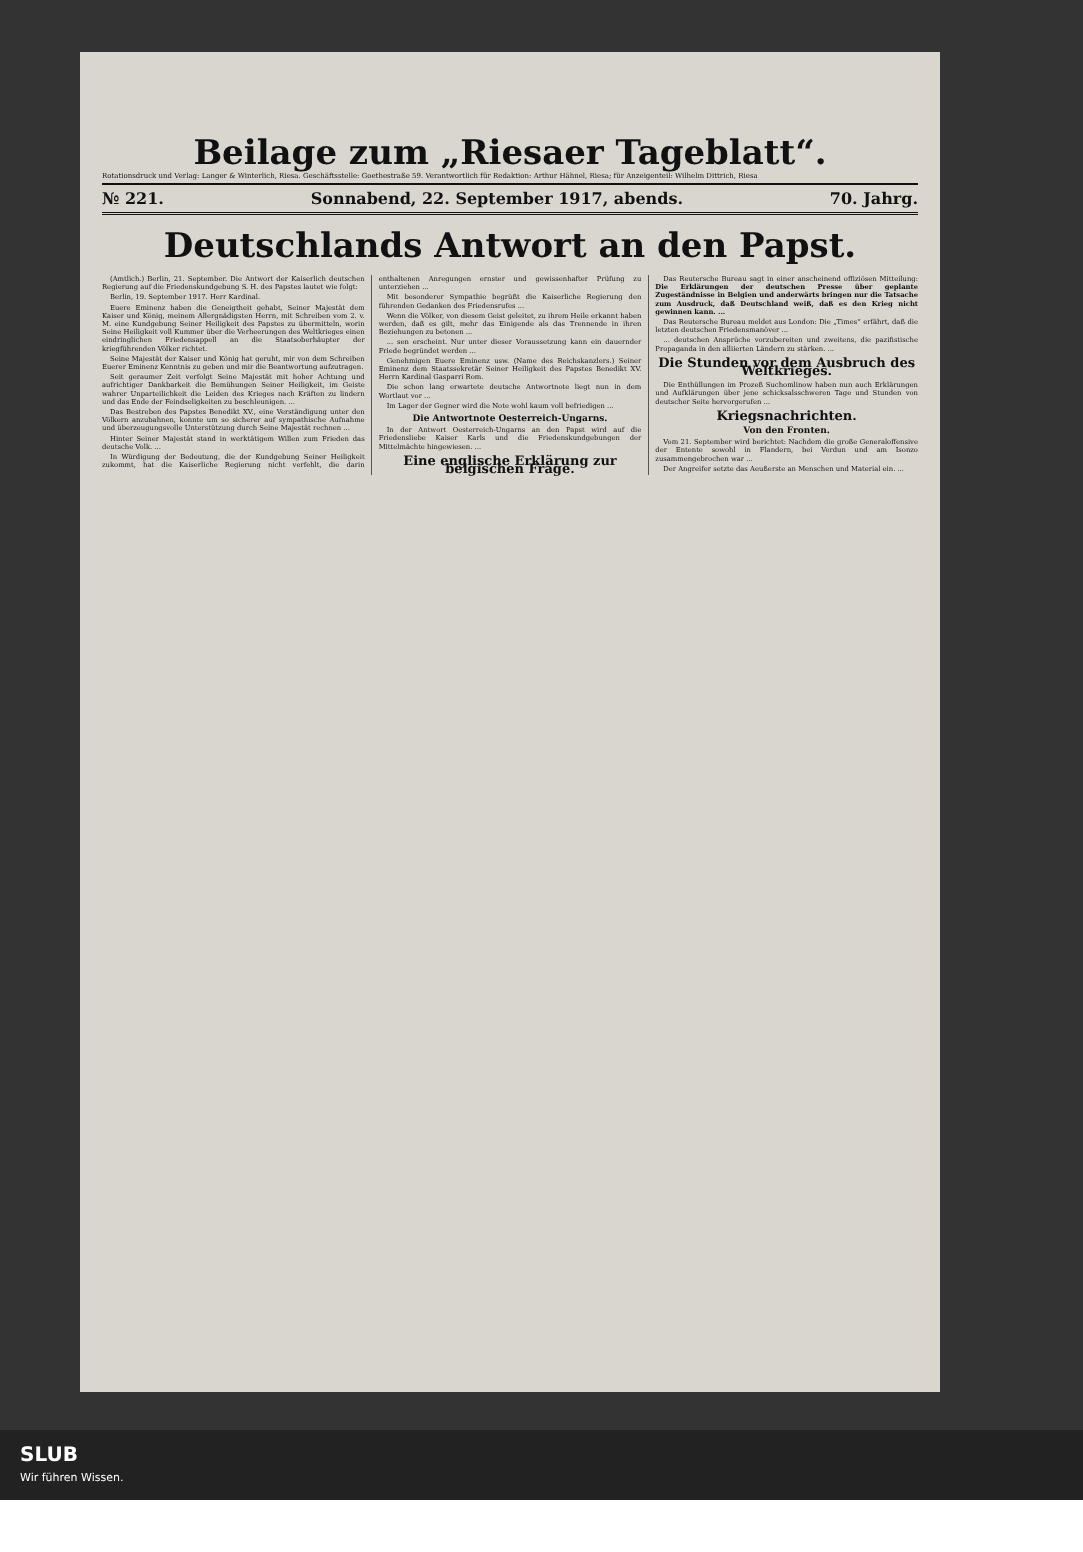Beilage zum „Riesaer Tageblatt“.
Rotationsdruck und Verlag: Langer & Winterlich, Riesa. Geschäftsstelle: Goethestraße 59. Verantwortlich für Redaktion: Arthur Hähnel, Riesa; für Anzeigenteil: Wilhelm Dittrich, Riesa
№ 221. Sonnabend, 22. September 1917, abends. 70. Jahrg.
Deutschlands Antwort an den Papst.
(Amtlich.) Berlin, 21. September. Die Antwort der Kaiserlich deutschen Regierung auf die Friedenskundgebung S. H. des Papstes lautet wie folgt:
Berlin, 19. September 1917. Herr Kardinal.
Euere Eminenz haben die Geneigtheit gehabt, Seiner Majestät dem Kaiser und König, meinem Allergnädigsten Herrn, mit Schreiben vom 2. v. M. eine Kundgebung Seiner Heiligkeit des Papstes zu übermitteln, worin Seine Heiligkeit voll Kummer über die Verheerungen des Weltkrieges einen eindringlichen Friedensappell an die Staatsoberhäupter der kriegführenden Völker richtet.
Seine Majestät der Kaiser und König hat geruht, mir von dem Schreiben Euerer Eminenz Kenntnis zu geben und mir die Beantwortung aufzutragen.
Seit geraumer Zeit verfolgt Seine Majestät mit hoher Achtung und aufrichtiger Dankbarkeit die Bemühungen Seiner Heiligkeit, im Geiste wahrer Unparteilichkeit die Leiden des Krieges nach Kräften zu lindern und das Ende der Feindseligkeiten zu beschleunigen. ...
Das Bestreben des Papstes Benedikt XV., eine Verständigung unter den Völkern anzubahnen, konnte um so sicherer auf sympathische Aufnahme und überzeugungsvolle Unterstützung durch Seine Majestät rechnen ...
Hinter Seiner Majestät stand in werktätigem Willen zum Frieden das deutsche Volk. ...
In Würdigung der Bedeutung, die der Kundgebung Seiner Heiligkeit zukommt, hat die Kaiserliche Regierung nicht verfehlt, die darin enthaltenen Anregungen ernster und gewissenhafter Prüfung zu unterziehen ...
Mit besonderer Sympathie begrüßt die Kaiserliche Regierung den führenden Gedanken des Friedensrufes ...
Wenn die Völker, von diesem Geist geleitet, zu ihrem Heile erkannt haben werden, daß es gilt, mehr das Einigende als das Trennende in ihren Beziehungen zu betonen ...
... sen erscheint. Nur unter dieser Voraussetzung kann ein dauernder Friede begründet werden ...
Genehmigen Euere Eminenz usw. (Name des Reichskanzlers.) Seiner Eminenz dem Staatssekretär Seiner Heiligkeit des Papstes Benedikt XV. Herrn Kardinal Gasparri Rom.
Die schon lang erwartete deutsche Antwortnote liegt nun in dem Wortlaut vor ...
Im Lager der Gegner wird die Note wohl kaum voll befriedigen ...
Die Antwortnote Oesterreich-Ungarns.
In der Antwort Oesterreich-Ungarns an den Papst wird auf die Friedensliebe Kaiser Karls und die Friedenskundgebungen der Mittelmächte hingewiesen. ...
Eine englische Erklärung zur belgischen Frage.
Das Reutersche Bureau sagt in einer anscheinend offiziösen Mitteilung: Die Erklärungen der deutschen Presse über geplante Zugeständnisse in Belgien und anderwärts bringen nur die Tatsache zum Ausdruck, daß Deutschland weiß, daß es den Krieg nicht gewinnen kann. ...
Das Reutersche Bureau meldet aus London: Die „Times“ erfährt, daß die letzten deutschen Friedensmanöver ...
... deutschen Ansprüche vorzubereiten und zweitens, die pazifistische Propaganda in den alliierten Ländern zu stärken. ...
Die Stunden vor dem Ausbruch des Weltkrieges.
Die Enthüllungen im Prozeß Suchomlinow haben nun auch Erklärungen und Aufklärungen über jene schicksalsschweren Tage und Stunden von deutscher Seite hervorgerufen ...
Kriegsnachrichten.
Von den Fronten.
Vom 21. September wird berichtet: Nachdem die große Generaloffensive der Entente sowohl in Flandern, bei Verdun und am Isonzo zusammengebrochen war ...
Der Angreifer setzte das Aeußerste an Menschen und Material ein. ...
SLUB
Wir führen Wissen.